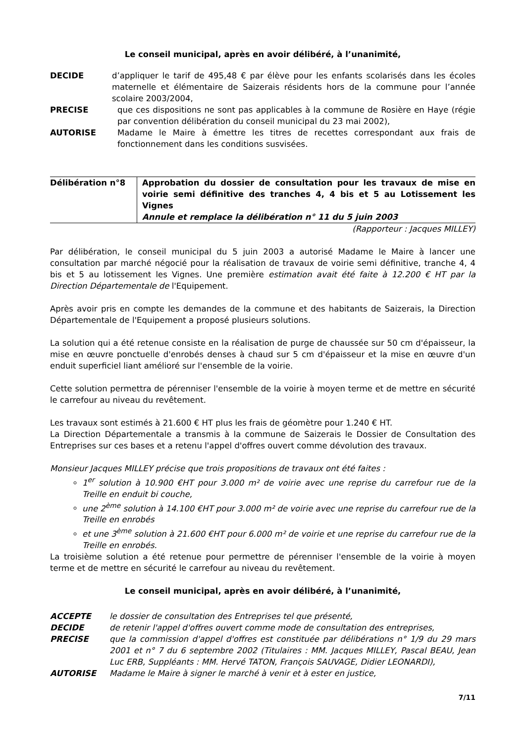Le conseil municipal, après en avoir délibéré, à l’unanimité,
DECIDE d’appliquer le tarif de 495,48 € par élève pour les enfants scolarisés dans les écoles maternelle et élémentaire de Saizerais résidents hors de la commune pour l’année scolaire 2003/2004,
PRECISE que ces dispositions ne sont pas applicables à la commune de Rosière en Haye (régie par convention délibération du conseil municipal du 23 mai 2002),
AUTORISE Madame le Maire à émettre les titres de recettes correspondant aux frais de fonctionnement dans les conditions susvisées.
Délibération n°8 Approbation du dossier de consultation pour les travaux de mise en voirie semi définitive des tranches 4, 4 bis et 5 au Lotissement les Vignes
Annule et remplace la délibération n° 11 du 5 juin 2003
(Rapporteur : Jacques MILLEY)
Par délibération, le conseil municipal du 5 juin 2003 a autorisé Madame le Maire à lancer une consultation par marché négocié pour la réalisation de travaux de voirie semi définitive, tranche 4, 4 bis et 5 au lotissement les Vignes. Une première estimation avait été faite à 12.200 € HT par la Direction Départementale de l'Equipement.
Après avoir pris en compte les demandes de la commune et des habitants de Saizerais, la Direction Départementale de l'Equipement a proposé plusieurs solutions.
La solution qui a été retenue consiste en la réalisation de purge de chaussée sur 50 cm d'épaisseur, la mise en œuvre ponctuelle d'enrobés denses à chaud sur 5 cm d'épaisseur et la mise en œuvre d'un enduit superficiel liant amélioré sur l'ensemble de la voirie.
Cette solution permettra de pérenniser l'ensemble de la voirie à moyen terme et de mettre en sécurité le carrefour au niveau du revêtement.
Les travaux sont estimés à 21.600 € HT plus les frais de géomètre pour 1.240 € HT.
La Direction Départementale a transmis à la commune de Saizerais le Dossier de Consultation des Entreprises sur ces bases et a retenu l'appel d'offres ouvert comme dévolution des travaux.
Monsieur Jacques MILLEY précise que trois propositions de travaux ont été faites :
1<sup>er</sup> solution à 10.900 €HT pour 3.000 m² de voirie avec une reprise du carrefour rue de la Treille en enduit bi couche,
une 2<sup>ème</sup> solution à 14.100 €HT pour 3.000 m² de voirie avec une reprise du carrefour rue de la Treille en enrobés
et une 3<sup>ème</sup> solution à 21.600 €HT pour 6.000 m² de voirie et une reprise du carrefour rue de la Treille en enrobés.
La troisième solution a été retenue pour permettre de pérenniser l'ensemble de la voirie à moyen terme et de mettre en sécurité le carrefour au niveau du revêtement.
Le conseil municipal, après en avoir délibéré, à l’unanimité,
ACCEPTE le dossier de consultation des Entreprises tel que présenté,
DECIDE de retenir l'appel d'offres ouvert comme mode de consultation des entreprises,
PRECISE que la commission d'appel d'offres est constituée par délibérations n° 1/9 du 29 mars 2001 et n° 7 du 6 septembre 2002 (Titulaires : MM. Jacques MILLEY, Pascal BEAU, Jean Luc ERB, Suppléants : MM. Hervé TATON, François SAUVAGE, Didier LEONARDI),
AUTORISE Madame le Maire à signer le marché à venir et à ester en justice,
7/11